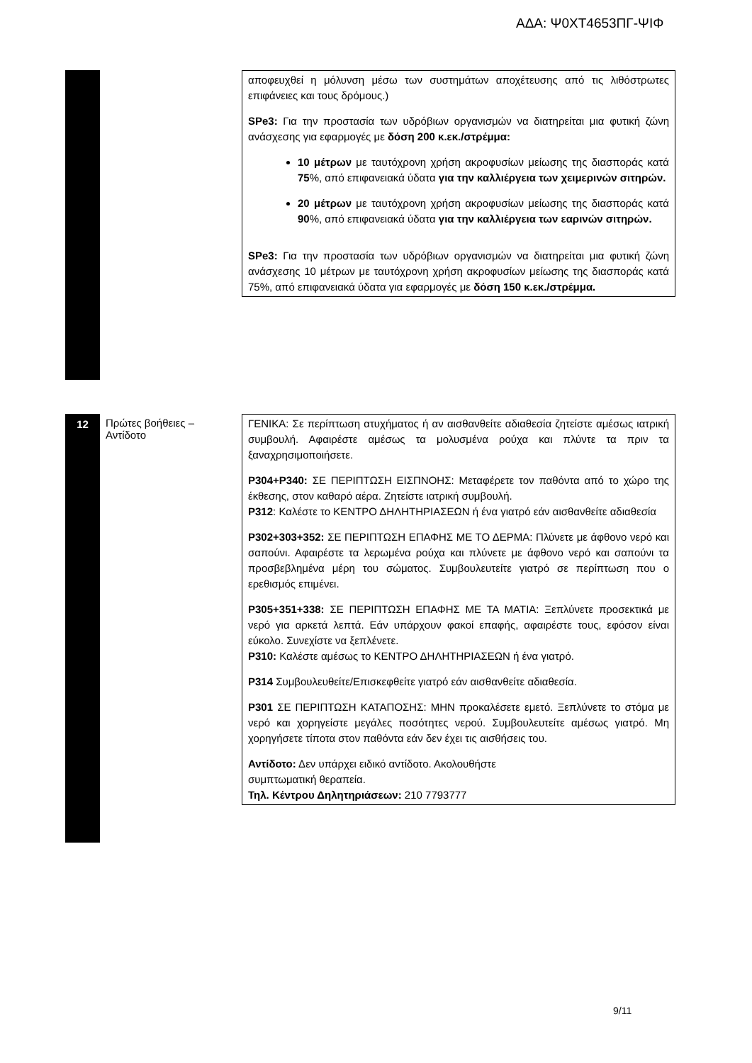ΑΔΑ: Ψ0ΧΤ4653ΠΓ-ΨΙΦ
αποφευχθεί η μόλυνση μέσω των συστημάτων αποχέτευσης από τις λιθόστρωτες επιφάνειες και τους δρόμους.)
SPe3: Για την προστασία των υδρόβιων οργανισμών να διατηρείται μια φυτική ζώνη ανάσχεσης για εφαρμογές με δόση 200 κ.εκ./στρέμμα:
10 μέτρων με ταυτόχρονη χρήση ακροφυσίων μείωσης της διασποράς κατά 75%, από επιφανειακά ύδατα για την καλλιέργεια των χειμερινών σιτηρών.
20 μέτρων με ταυτόχρονη χρήση ακροφυσίων μείωσης της διασποράς κατά 90%, από επιφανειακά ύδατα για την καλλιέργεια των εαρινών σιτηρών.
SPe3: Για την προστασία των υδρόβιων οργανισμών να διατηρείται μια φυτική ζώνη ανάσχεσης 10 μέτρων με ταυτόχρονη χρήση ακροφυσίων μείωσης της διασποράς κατά 75%, από επιφανειακά ύδατα για εφαρμογές με δόση 150 κ.εκ./στρέμμα.
12
Πρώτες βοήθειες – Αντίδοτο
ΓΕΝΙΚΑ: Σε περίπτωση ατυχήματος ή αν αισθανθείτε αδιαθεσία ζητείστε αμέσως ιατρική συμβουλή. Αφαιρέστε αμέσως τα μολυσμένα ρούχα και πλύντε τα πριν τα ξαναχρησιμοποιήσετε.
P304+P340: ΣΕ ΠΕΡΙΠΤΩΣΗ ΕΙΣΠΝΟΗΣ: Μεταφέρετε τον παθόντα από το χώρο της έκθεσης, στον καθαρό αέρα. Ζητείστε ιατρική συμβουλή.
P312: Καλέστε το ΚΕΝΤΡΟ ΔΗΛΗΤΗΡΙΑΣΕΩΝ ή ένα γιατρό εάν αισθανθείτε αδιαθεσία
P302+303+352: ΣΕ ΠΕΡΙΠΤΩΣΗ ΕΠΑΦΗΣ ΜΕ ΤΟ ΔΕΡΜΑ: Πλύνετε με άφθονο νερό και σαπούνι. Αφαιρέστε τα λερωμένα ρούχα και πλύνετε με άφθονο νερό και σαπούνι τα προσβεβλημένα μέρη του σώματος. Συμβουλευτείτε γιατρό σε περίπτωση που ο ερεθισμός επιμένει.
P305+351+338: ΣΕ ΠΕΡΙΠΤΩΣΗ ΕΠΑΦΗΣ ΜΕ ΤΑ ΜΑΤΙΑ: Ξεπλύνετε προσεκτικά με νερό για αρκετά λεπτά. Εάν υπάρχουν φακοί επαφής, αφαιρέστε τους, εφόσον είναι εύκολο. Συνεχίστε να ξεπλένετε.
P310: Καλέστε αμέσως το ΚΕΝΤΡΟ ΔΗΛΗΤΗΡΙΑΣΕΩΝ ή ένα γιατρό.
P314 Συμβουλευθείτε/Επισκεφθείτε γιατρό εάν αισθανθείτε αδιαθεσία.
P301 ΣΕ ΠΕΡΙΠΤΩΣΗ ΚΑΤΑΠΟΣΗΣ: ΜΗΝ προκαλέσετε εμετό. Ξεπλύνετε το στόμα με νερό και χορηγείστε μεγάλες ποσότητες νερού. Συμβουλευτείτε αμέσως γιατρό. Μη χορηγήσετε τίποτα στον παθόντα εάν δεν έχει τις αισθήσεις του.
Αντίδοτο: Δεν υπάρχει ειδικό αντίδοτο. Ακολουθήστε
συμπτωματική θεραπεία.
Τηλ. Κέντρου Δηλητηριάσεων: 210 7793777
9/11